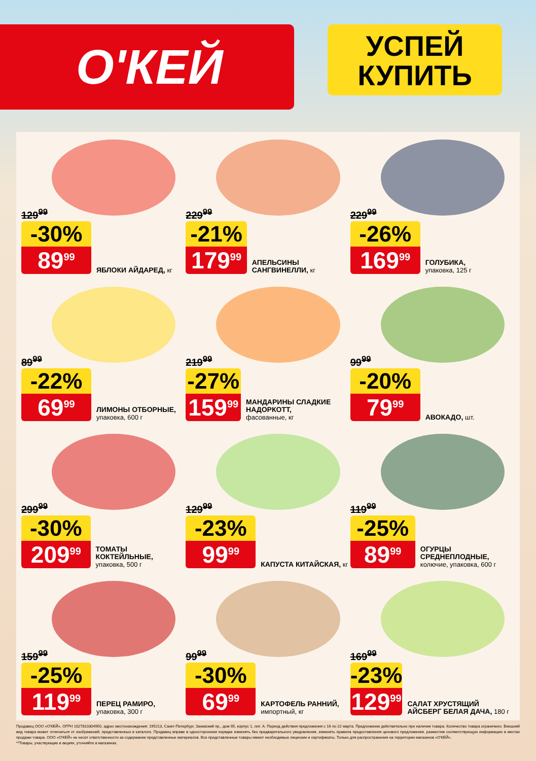О'КЕЙ
УСПЕЙ
КУПИТЬ
129<sup>99</sup>
-30%
89<sup>99</sup>
ЯБЛОКИ АЙДАРЕД, кг
229<sup>99</sup>
-21%
179<sup>99</sup>
АПЕЛЬСИНЫ САНГВИНЕЛЛИ, кг
229<sup>99</sup>
-26%
169<sup>99</sup>
ГОЛУБИКА,
упаковка, 125 г
89<sup>99</sup>
-22%
69<sup>99</sup>
ЛИМОНЫ ОТБОРНЫЕ,
упаковка, 600 г
219<sup>99</sup>
-27%
159<sup>99</sup>
МАНДАРИНЫ СЛАДКИЕ НАДОРКОТТ,
фасованные, кг
99<sup>99</sup>
-20%
79<sup>99</sup>
АВОКАДО, шт.
299<sup>99</sup>
-30%
209<sup>99</sup>
ТОМАТЫ КОКТЕЙЛЬНЫЕ,
упаковка, 500 г
129<sup>99</sup>
-23%
99<sup>99</sup>
КАПУСТА КИТАЙСКАЯ, кг
119<sup>99</sup>
-25%
89<sup>99</sup>
ОГУРЦЫ СРЕДНЕПЛОДНЫЕ,
колючие, упаковка, 600 г
159<sup>99</sup>
-25%
119<sup>99</sup>
ПЕРЕЦ РАМИРО,
упаковка, 300 г
99<sup>99</sup>
-30%
69<sup>99</sup>
КАРТОФЕЛЬ РАННИЙ,
импортный, кг
169<sup>99</sup>
-23%
129<sup>99</sup>
САЛАТ ХРУСТЯЩИЙ АЙСБЕРГ БЕЛАЯ ДАЧА, 180 г
Продавец ООО «О'КЕЙ», ОГРН 1027810304950, адрес местонахождения: 195213, Санкт-Петербург, Заневский пр., дом 65, корпус 1, лит. А. Период действия предложения с 16 по 22 марта. Предложение действительно при наличии товара. Количество товара ограничено. Внешний вид товара может отличаться от изображений, представленных в каталоге. Продавец вправе в одностороннем порядке изменять без предварительного уведомления, изменять правила предоставления ценового предложения, разместив соответствующую информацию в местах продажи товара. ООО «О'КЕЙ» не несет ответственности за содержание представленных материалов. Все представленные товары имеют необходимые лицензии и сертификаты. Только для распространения на территории магазинов «О'КЕЙ».
**Товары, участвующие в акциях, уточняйте в магазинах.